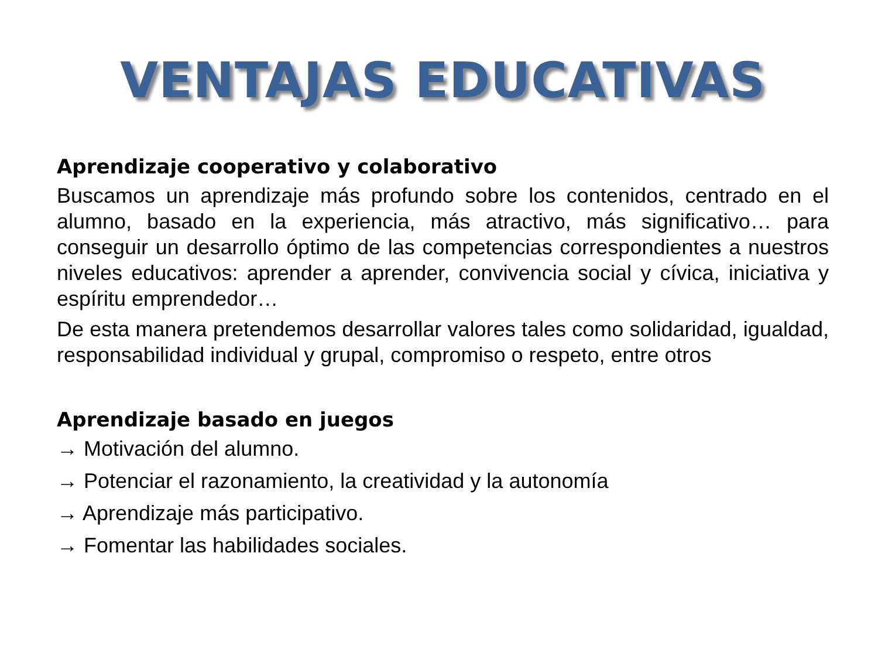VENTAJAS EDUCATIVAS
Aprendizaje cooperativo y colaborativo
Buscamos un aprendizaje más profundo sobre los contenidos, centrado en el alumno, basado en la experiencia, más atractivo, más significativo… para conseguir un desarrollo óptimo de las competencias correspondientes a nuestros niveles educativos: aprender a aprender, convivencia social y cívica, iniciativa y espíritu emprendedor…
De esta manera pretendemos desarrollar valores tales como solidaridad, igualdad, responsabilidad individual y grupal, compromiso o respeto, entre otros
Aprendizaje basado en juegos
→ Motivación del alumno.
→ Potenciar el razonamiento, la creatividad y la autonomía
→ Aprendizaje más participativo.
→ Fomentar las habilidades sociales.